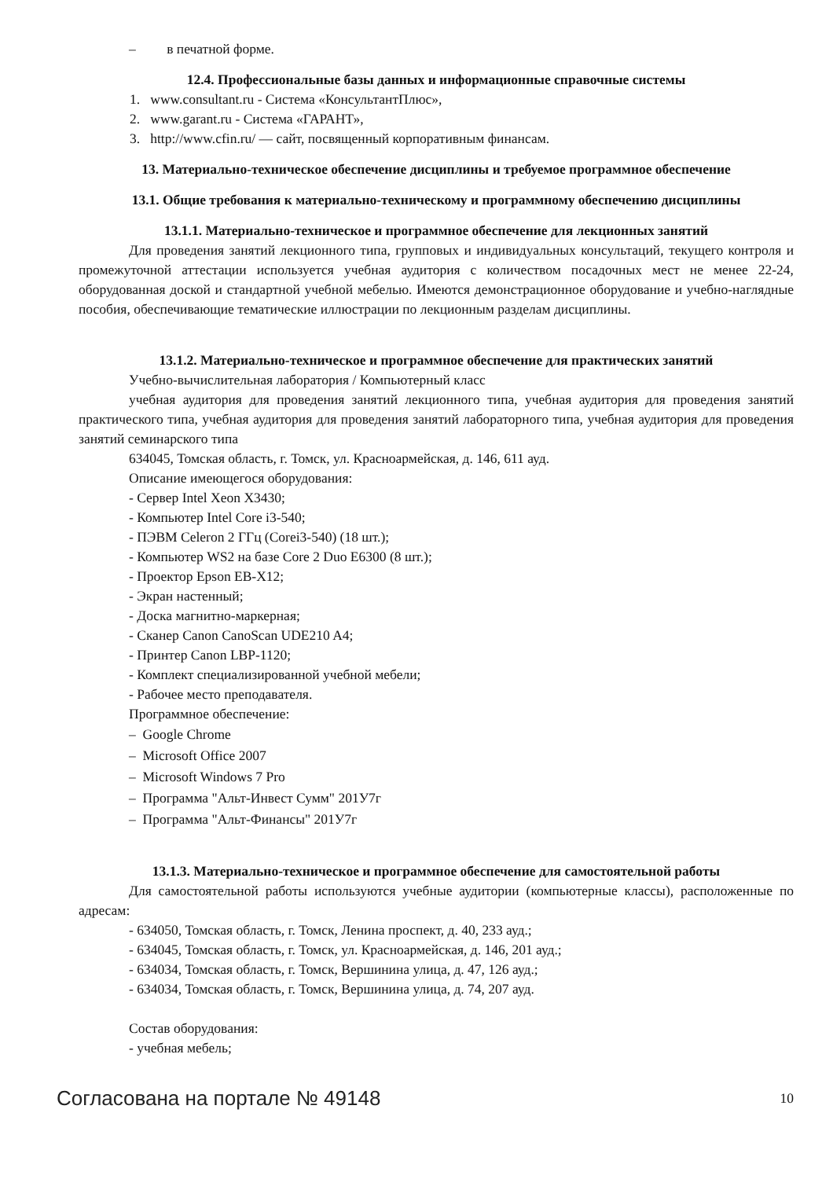– в печатной форме.
12.4. Профессиональные базы данных и информационные справочные системы
1. www.consultant.ru - Система «КонсультантПлюс»,
2. www.garant.ru - Система «ГАРАНТ»,
3. http://www.cfin.ru/ — сайт, посвященный корпоративным финансам.
13. Материально-техническое обеспечение дисциплины и требуемое программное обеспечение
13.1. Общие требования к материально-техническому и программному обеспечению дисциплины
13.1.1. Материально-техническое и программное обеспечение для лекционных занятий
Для проведения занятий лекционного типа, групповых и индивидуальных консультаций, текущего контроля и промежуточной аттестации используется учебная аудитория с количеством посадочных мест не менее 22-24, оборудованная доской и стандартной учебной мебелью. Имеются демонстрационное оборудование и учебно-наглядные пособия, обеспечивающие тематические иллюстрации по лекционным разделам дисциплины.
13.1.2. Материально-техническое и программное обеспечение для практических занятий
Учебно-вычислительная лаборатория / Компьютерный класс
учебная аудитория для проведения занятий лекционного типа, учебная аудитория для проведения занятий практического типа, учебная аудитория для проведения занятий лабораторного типа, учебная аудитория для проведения занятий семинарского типа
634045, Томская область, г. Томск, ул. Красноармейская, д. 146, 611 ауд.
Описание имеющегося оборудования:
- Сервер Intel Xeon X3430;
- Компьютер Intel Core i3-540;
- ПЭВМ Celeron 2 ГГц (Corei3-540) (18 шт.);
- Компьютер WS2 на базе Core 2 Duo E6300 (8 шт.);
- Проектор Epson EB-X12;
- Экран настенный;
- Доска магнитно-маркерная;
- Сканер Canon CanoScan UDE210 A4;
- Принтер Canon LBP-1120;
- Комплект специализированной учебной мебели;
- Рабочее место преподавателя.
Программное обеспечение:
– Google Chrome
– Microsoft Office 2007
– Microsoft Windows 7 Pro
– Программа "Альт-Инвест Сумм" 201У7г
– Программа "Альт-Финансы" 201У7г
13.1.3. Материально-техническое и программное обеспечение для самостоятельной работы
Для самостоятельной работы используются учебные аудитории (компьютерные классы), расположенные по адресам:
- 634050, Томская область, г. Томск, Ленина проспект, д. 40, 233 ауд.;
- 634045, Томская область, г. Томск, ул. Красноармейская, д. 146, 201 ауд.;
- 634034, Томская область, г. Томск, Вершинина улица, д. 47, 126 ауд.;
- 634034, Томская область, г. Томск, Вершинина улица, д. 74, 207 ауд.
Состав оборудования:
- учебная мебель;
Согласована на портале № 49148 10